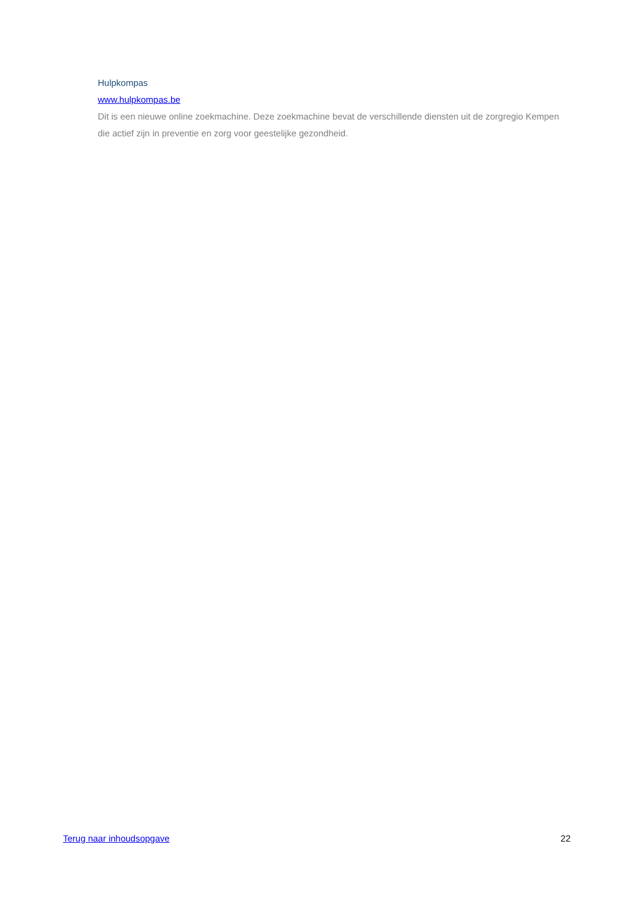Hulpkompas
www.hulpkompas.be
Dit is een nieuwe online zoekmachine. Deze zoekmachine bevat de verschillende diensten uit de zorgregio Kempen die actief zijn in preventie en zorg voor geestelijke gezondheid.
Terug naar inhoudsopgave 22